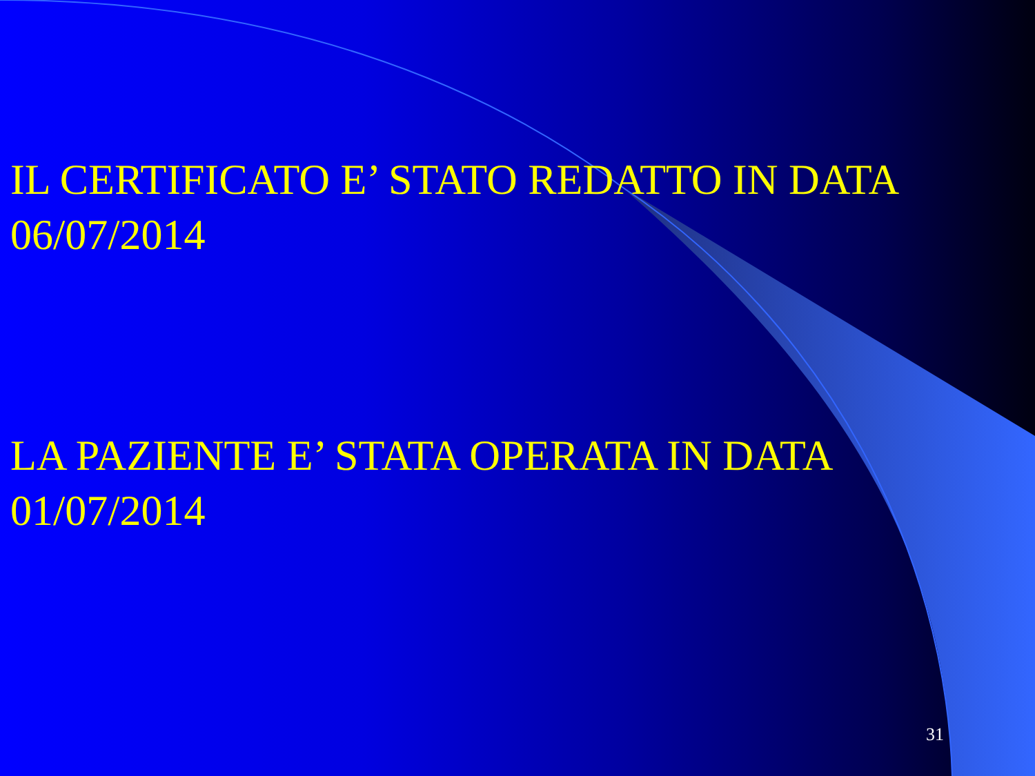IL CERTIFICATO E’ STATO REDATTO IN DATA
06/07/2014
LA PAZIENTE E’ STATA OPERATA IN DATA
01/07/2014
31